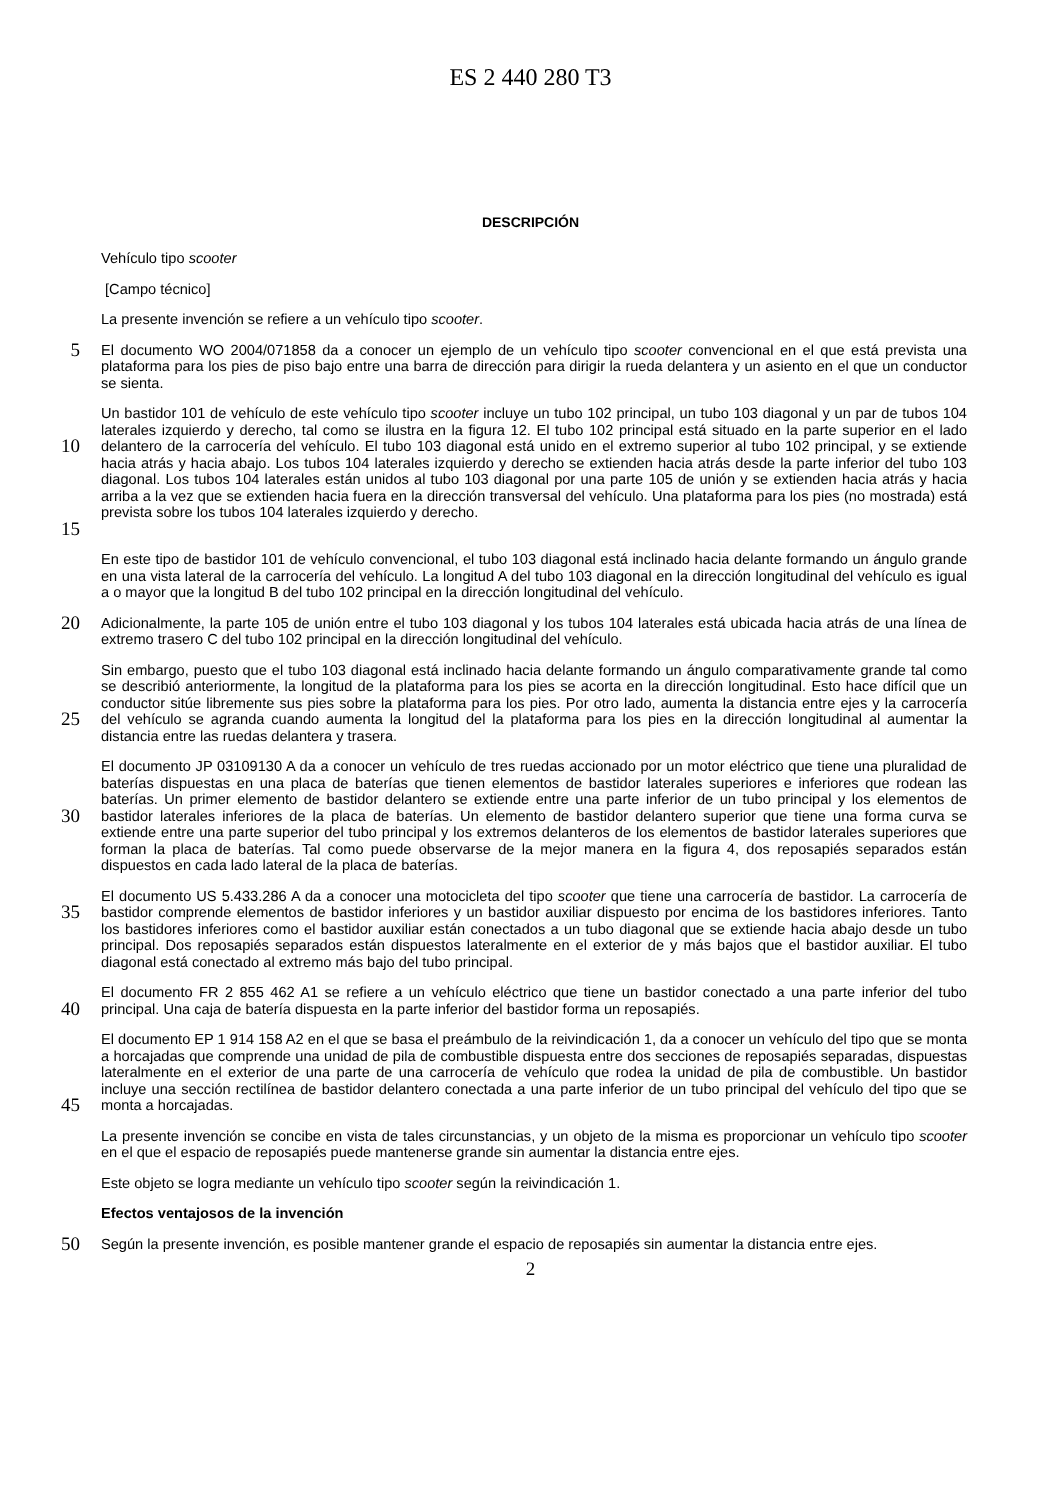ES 2 440 280 T3
DESCRIPCIÓN
Vehículo tipo scooter
[Campo técnico]
La presente invención se refiere a un vehículo tipo scooter.
5
El documento WO 2004/071858 da a conocer un ejemplo de un vehículo tipo scooter convencional en el que está prevista una plataforma para los pies de piso bajo entre una barra de dirección para dirigir la rueda delantera y un asiento en el que un conductor se sienta.
10
15
Un bastidor 101 de vehículo de este vehículo tipo scooter incluye un tubo 102 principal, un tubo 103 diagonal y un par de tubos 104 laterales izquierdo y derecho, tal como se ilustra en la figura 12. El tubo 102 principal está situado en la parte superior en el lado delantero de la carrocería del vehículo. El tubo 103 diagonal está unido en el extremo superior al tubo 102 principal, y se extiende hacia atrás y hacia abajo. Los tubos 104 laterales izquierdo y derecho se extienden hacia atrás desde la parte inferior del tubo 103 diagonal. Los tubos 104 laterales están unidos al tubo 103 diagonal por una parte 105 de unión y se extienden hacia atrás y hacia arriba a la vez que se extienden hacia fuera en la dirección transversal del vehículo. Una plataforma para los pies (no mostrada) está prevista sobre los tubos 104 laterales izquierdo y derecho.
En este tipo de bastidor 101 de vehículo convencional, el tubo 103 diagonal está inclinado hacia delante formando un ángulo grande en una vista lateral de la carrocería del vehículo. La longitud A del tubo 103 diagonal en la dirección longitudinal del vehículo es igual a o mayor que la longitud B del tubo 102 principal en la dirección longitudinal del vehículo.
20
Adicionalmente, la parte 105 de unión entre el tubo 103 diagonal y los tubos 104 laterales está ubicada hacia atrás de una línea de extremo trasero C del tubo 102 principal en la dirección longitudinal del vehículo.
25
Sin embargo, puesto que el tubo 103 diagonal está inclinado hacia delante formando un ángulo comparativamente grande tal como se describió anteriormente, la longitud de la plataforma para los pies se acorta en la dirección longitudinal. Esto hace difícil que un conductor sitúe libremente sus pies sobre la plataforma para los pies. Por otro lado, aumenta la distancia entre ejes y la carrocería del vehículo se agranda cuando aumenta la longitud del la plataforma para los pies en la dirección longitudinal al aumentar la distancia entre las ruedas delantera y trasera.
30
El documento JP 03109130 A da a conocer un vehículo de tres ruedas accionado por un motor eléctrico que tiene una pluralidad de baterías dispuestas en una placa de baterías que tienen elementos de bastidor laterales superiores e inferiores que rodean las baterías. Un primer elemento de bastidor delantero se extiende entre una parte inferior de un tubo principal y los elementos de bastidor laterales inferiores de la placa de baterías. Un elemento de bastidor delantero superior que tiene una forma curva se extiende entre una parte superior del tubo principal y los extremos delanteros de los elementos de bastidor laterales superiores que forman la placa de baterías. Tal como puede observarse de la mejor manera en la figura 4, dos reposapiés separados están dispuestos en cada lado lateral de la placa de baterías.
35
El documento US 5.433.286 A da a conocer una motocicleta del tipo scooter que tiene una carrocería de bastidor. La carrocería de bastidor comprende elementos de bastidor inferiores y un bastidor auxiliar dispuesto por encima de los bastidores inferiores. Tanto los bastidores inferiores como el bastidor auxiliar están conectados a un tubo diagonal que se extiende hacia abajo desde un tubo principal. Dos reposapiés separados están dispuestos lateralmente en el exterior de y más bajos que el bastidor auxiliar. El tubo diagonal está conectado al extremo más bajo del tubo principal.
40
El documento FR 2 855 462 A1 se refiere a un vehículo eléctrico que tiene un bastidor conectado a una parte inferior del tubo principal. Una caja de batería dispuesta en la parte inferior del bastidor forma un reposapiés.
45
El documento EP 1 914 158 A2 en el que se basa el preámbulo de la reivindicación 1, da a conocer un vehículo del tipo que se monta a horcajadas que comprende una unidad de pila de combustible dispuesta entre dos secciones de reposapiés separadas, dispuestas lateralmente en el exterior de una parte de una carrocería de vehículo que rodea la unidad de pila de combustible. Un bastidor incluye una sección rectilínea de bastidor delantero conectada a una parte inferior de un tubo principal del vehículo del tipo que se monta a horcajadas.
La presente invención se concibe en vista de tales circunstancias, y un objeto de la misma es proporcionar un vehículo tipo scooter en el que el espacio de reposapiés puede mantenerse grande sin aumentar la distancia entre ejes.
Este objeto se logra mediante un vehículo tipo scooter según la reivindicación 1.
Efectos ventajosos de la invención
50
Según la presente invención, es posible mantener grande el espacio de reposapiés sin aumentar la distancia entre ejes.
2